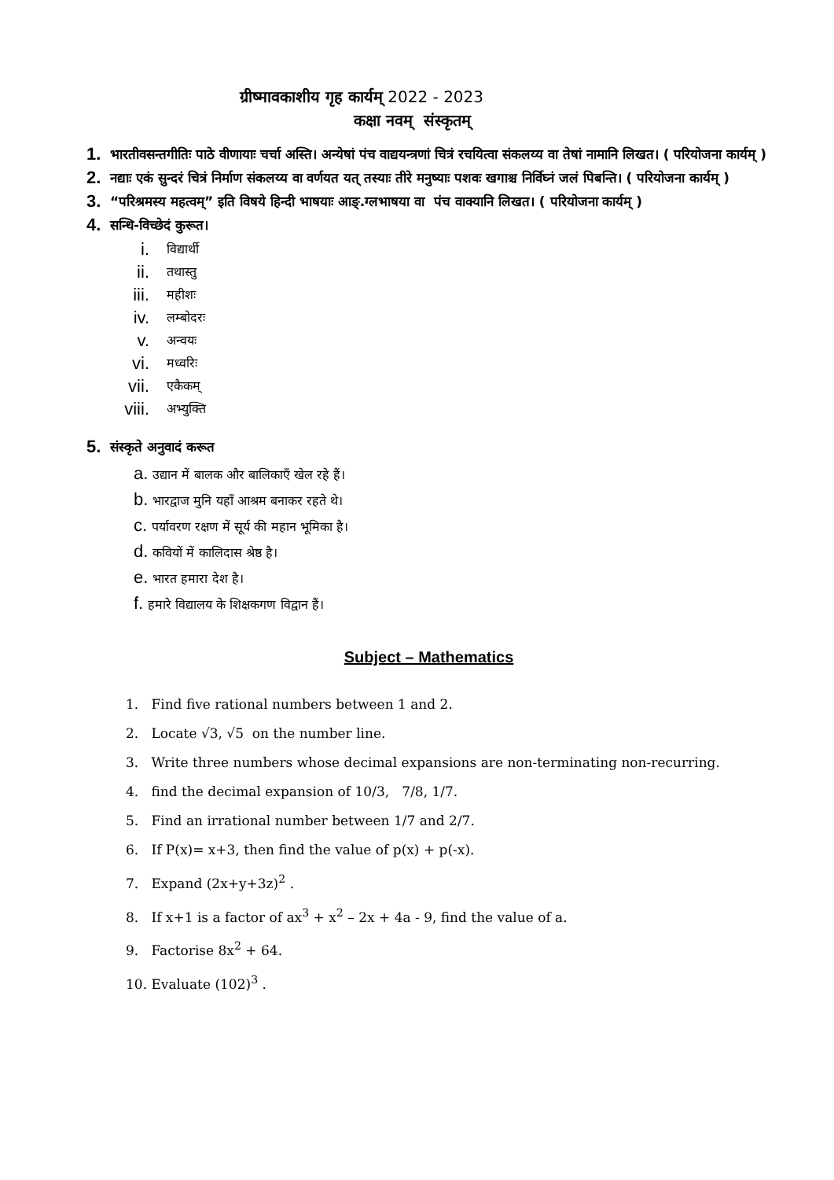ग्रीष्मावकाशीय गृह कार्यम् 2022 - 2023
कक्षा नवम् संस्कृतम्
1. भारतीवसन्तगीतिः पाठे वीणायाः चर्चा अस्ति। अन्येषां पंच वाद्ययन्त्रणां चित्रं रचयित्वा संकलय्य वा तेषां नामानि लिखत। ( परियोजना कार्यम् )
2. नद्याः एकं सुन्दरं चित्रं निर्माण संकलय्य वा वर्णयत यत् तस्याः तीरे मनुष्याः पशवः खगाश्च निर्विघ्नं जलं पिबन्ति। ( परियोजना कार्यम् )
3. “परिश्रमस्य महत्वम्” इति विषये हिन्दी भाषयाः आङ्.ग्लभाषया वा पंच वाक्यानि लिखत। ( परियोजना कार्यम् )
4. सन्धि-विच्छेदं कुरूत।
i. विद्यार्थी
ii. तथास्तु
iii. महीशः
iv. लम्बोदरः
v. अन्वयः
vi. मध्वरिः
vii. एकैकम्
viii. अभ्युक्ति
5. संस्कृते अनुवादं करूत
a. उद्यान में बालक और बालिकाएँ खेल रहे हैं।
b. भारद्वाज मुनि यहाँ आश्रम बनाकर रहते थे।
c. पर्यावरण रक्षण में सूर्य की महान भूमिका है।
d. कवियों में कालिदास श्रेष्ठ है।
e. भारत हमारा देश है।
f. हमारे विद्यालय के शिक्षकगण विद्वान हैं।
Subject – Mathematics
1. Find five rational numbers between 1 and 2.
2. Locate √3, √5 on the number line.
3. Write three numbers whose decimal expansions are non-terminating non-recurring.
4. find the decimal expansion of 10/3, 7/8, 1/7.
5. Find an irrational number between 1/7 and 2/7.
6. If P(x)= x+3, then find the value of p(x) + p(-x).
7. Expand (2x+y+3z)<sup>2</sup> .
8. If x+1 is a factor of ax<sup>3</sup> + x<sup>2</sup> – 2x + 4a - 9, find the value of a.
9. Factorise 8x<sup>2</sup> + 64.
10. Evaluate (102)<sup>3</sup> .